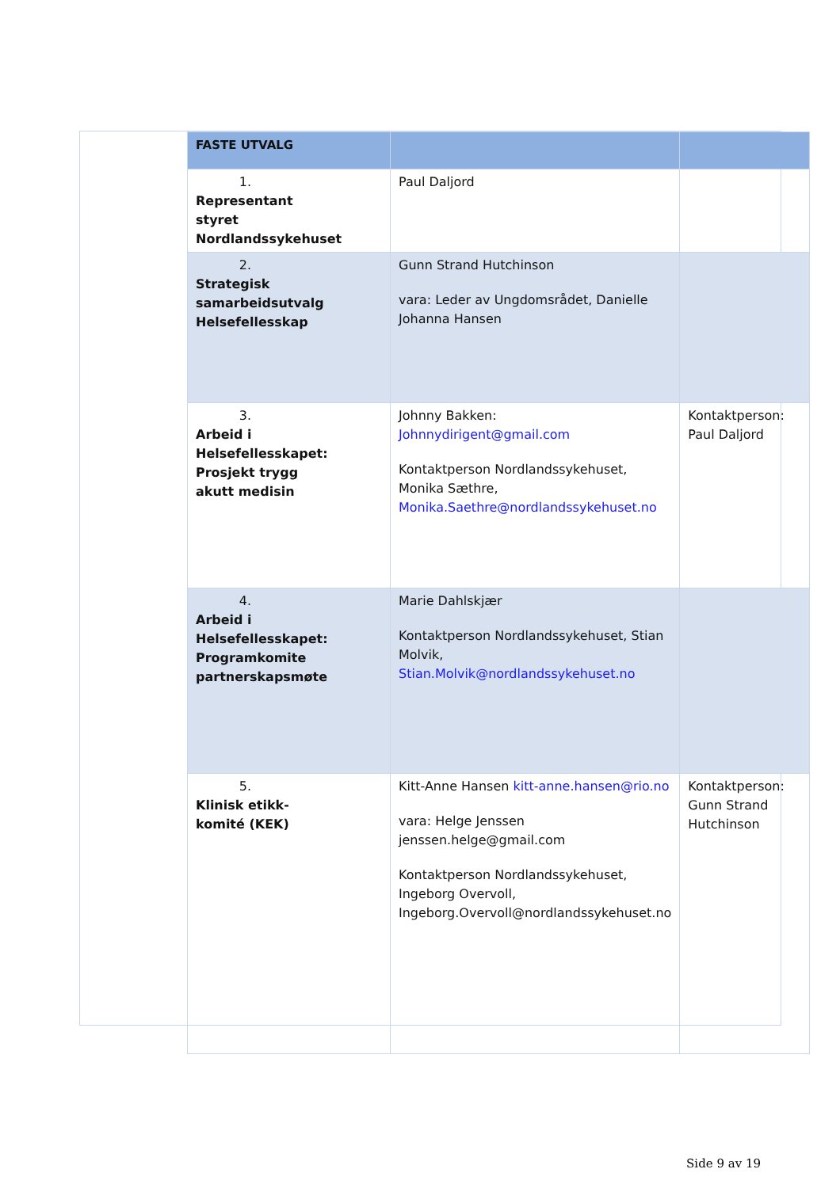| FASTE UTVALG | | |
| --- | --- | --- |
| 1. Representant styret Nordlandssykehuset | Paul Daljord | |
| 2. Strategisk samarbeidsutvalg Helsefellesskap | Gunn Strand Hutchinson vara: Leder av Ungdomsrådet, Danielle Johanna Hansen | |
| 3. Arbeid i Helsefellesskapet: Prosjekt trygg akutt medisin | Johnny Bakken: Johnnydirigent@gmail.com Kontaktperson Nordlandssykehuset, Monika Sæthre, Monika.Saethre@nordlandssykehuset.no | Kontaktperson: Paul Daljord |
| 4. Arbeid i Helsefellesskapet: Programkomite partnerskapsmøte | Marie Dahlskjær Kontaktperson Nordlandssykehuset, Stian Molvik, Stian.Molvik@nordlandssykehuset.no | |
| 5. Klinisk etikk-komité (KEK) | Kitt-Anne Hansen kitt-anne.hansen@rio.no vara: Helge Jenssen jenssen.helge@gmail.com Kontaktperson Nordlandssykehuset, Ingeborg Overvoll, Ingeborg.Overvoll@nordlandssykehuset.no | Kontaktperson: Gunn Strand Hutchinson |
Side 9 av 19